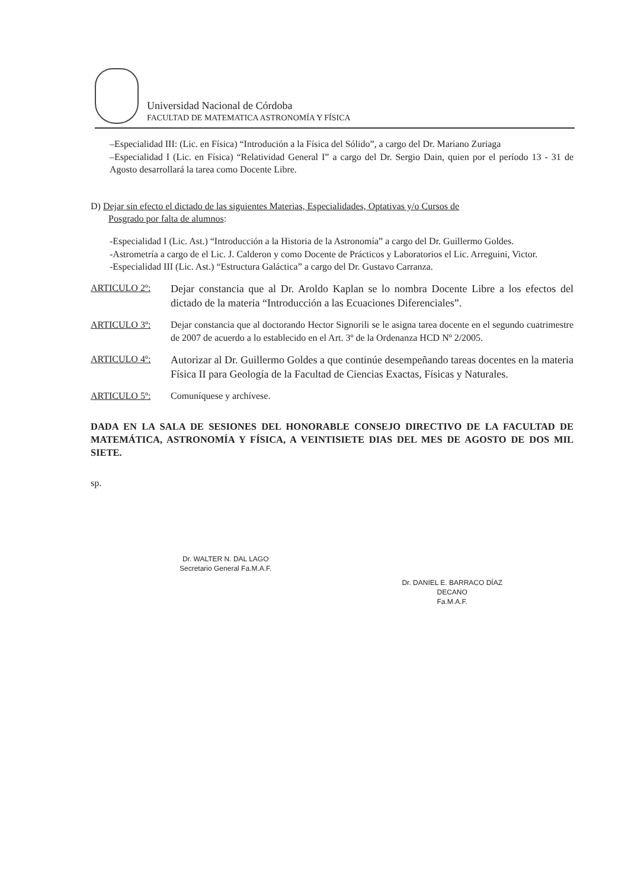Universidad Nacional de Córdoba
FACULTAD DE MATEMATICA ASTRONOMÍA Y FÍSICA
–Especialidad III: (Lic. en Física) “Introdución a la Física del Sólido”, a cargo del Dr. Mariano Zuriaga
–Especialidad I (Lic. en Física) “Relatividad General I” a cargo del Dr. Sergio Dain, quien por el período 13 - 31 de Agosto desarrollará la tarea como Docente Libre.
D) Dejar sin efecto el dictado de las siguientes Materias, Especialidades, Optativas y/o Cursos de
Posgrado por falta de alumnos:
-Especialidad I (Lic. Ast.) “Introducción a la Historia de la Astronomía” a cargo del Dr. Guillermo Goldes.
-Astrometría a cargo de el Lic. J. Calderon y como Docente de Prácticos y Laboratorios el Lic. Arreguini, Victor.
-Especialidad III (Lic. Ast.) “Estructura Galáctica” a cargo del Dr. Gustavo Carranza.
ARTICULO 2º: Dejar constancia que al Dr. Aroldo Kaplan se lo nombra Docente Libre a los efectos del dictado de la materia “Introducción a las Ecuaciones Diferenciales”.
ARTICULO 3º: Dejar constancia que al doctorando Hector Signorili se le asigna tarea docente en el segundo cuatrimestre de 2007 de acuerdo a lo establecido en el Art. 3º de la Ordenanza HCD Nº 2/2005.
ARTICULO 4º: Autorizar al Dr. Guillermo Goldes a que continúe desempeñando tareas docentes en la materia Física II para Geología de la Facultad de Ciencias Exactas, Físicas y Naturales.
ARTICULO 5º: Comuníquese y archívese.
DADA EN LA SALA DE SESIONES DEL HONORABLE CONSEJO DIRECTIVO DE LA FACULTAD DE MATEMÁTICA, ASTRONOMÍA Y FÍSICA, A VEINTISIETE DIAS DEL MES DE AGOSTO DE DOS MIL SIETE.
sp.
Dr. WALTER N. DAL LAGO
Secretario General Fa.M.A.F.
Dr. DANIEL E. BARRACO DÍAZ
DECANO
Fa.M.A.F.